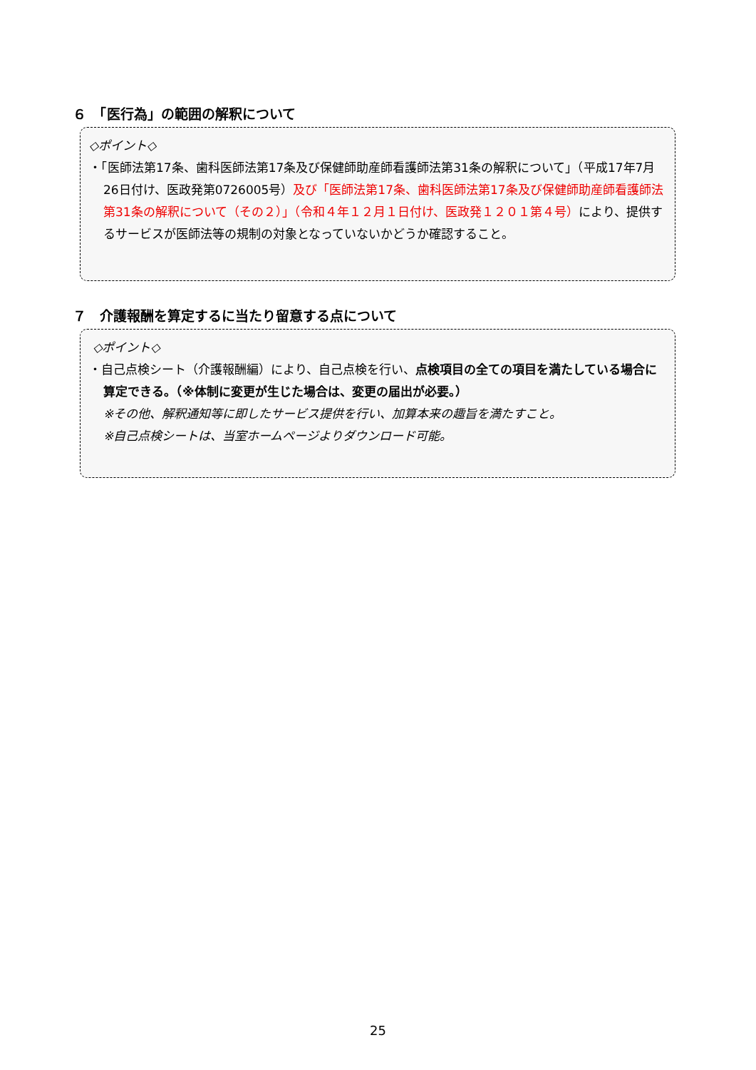６　「医行為」の範囲の解釈について
◇ポイント◇
・「医師法第17条、歯科医師法第17条及び保健師助産師看護師法第31条の解釈について」（平成17年7月26日付け、医政発第0726005号）及び「医師法第17条、歯科医師法第17条及び保健師助産師看護師法第31条の解釈について（その２）」（令和４年１２月１日付け、医政発１２０１第４号）により、提供するサービスが医師法等の規制の対象となっていないかどうか確認すること。
７　介護報酬を算定するに当たり留意する点について
◇ポイント◇
・自己点検シート（介護報酬編）により、自己点検を行い、点検項目の全ての項目を満たしている場合に算定できる。（※体制に変更が生じた場合は、変更の届出が必要。）
※その他、解釈通知等に即したサービス提供を行い、加算本来の趣旨を満たすこと。
※自己点検シートは、当室ホームページよりダウンロード可能。
25